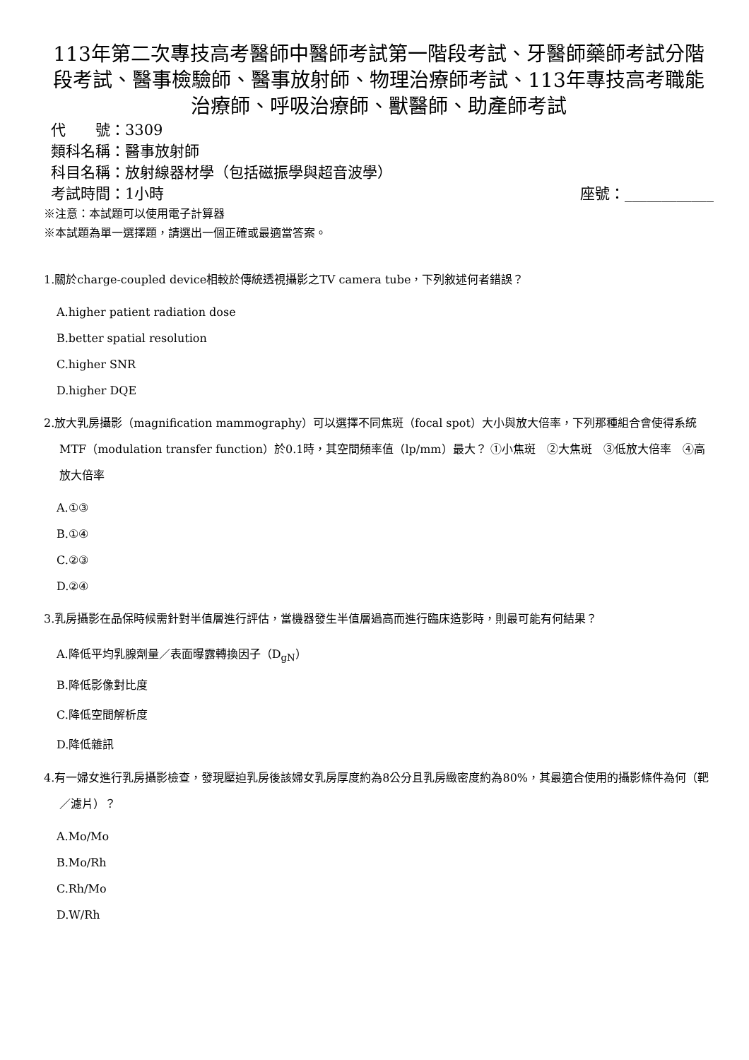113年第二次專技高考醫師中醫師考試第一階段考試、牙醫師藥師考試分階段考試、醫事檢驗師、醫事放射師、物理治療師考試、113年專技高考職能治療師、呼吸治療師、獸醫師、助產師考試
代　　號：3309
類科名稱：醫事放射師
科目名稱：放射線器材學（包括磁振學與超音波學）
考試時間：1小時 座號：____________
※注意：本試題可以使用電子計算器
※本試題為單一選擇題，請選出一個正確或最適當答案。
1.關於charge-coupled device相較於傳統透視攝影之TV camera tube，下列敘述何者錯誤？
A.higher patient radiation dose
B.better spatial resolution
C.higher SNR
D.higher DQE
2.放大乳房攝影（magnification mammography）可以選擇不同焦斑（focal spot）大小與放大倍率，下列那種組合會使得系統MTF（modulation transfer function）於0.1時，其空間頻率值（lp/mm）最大？ ①小焦斑　②大焦斑　③低放大倍率　④高放大倍率
A.①③
B.①④
C.②③
D.②④
3.乳房攝影在品保時候需針對半值層進行評估，當機器發生半值層過高而進行臨床造影時，則最可能有何結果？
A.降低平均乳腺劑量／表面曝露轉換因子（D<sub>gN</sub>）
B.降低影像對比度
C.降低空間解析度
D.降低雜訊
4.有一婦女進行乳房攝影檢查，發現壓迫乳房後該婦女乳房厚度約為8公分且乳房緻密度約為80%，其最適合使用的攝影條件為何（靶／濾片）？
A.Mo/Mo
B.Mo/Rh
C.Rh/Mo
D.W/Rh